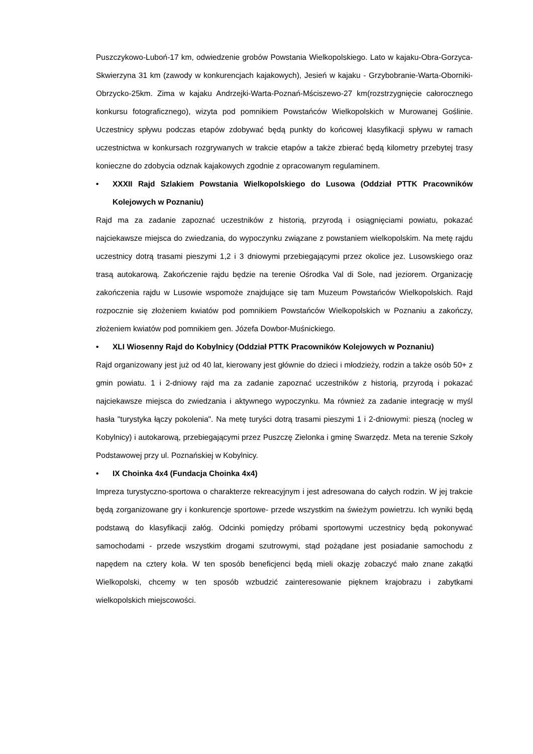Puszczykowo-Luboń-17 km, odwiedzenie grobów Powstania Wielkopolskiego. Lato w kajaku-Obra-Gorzyca-Skwierzyna 31 km (zawody w konkurencjach kajakowych), Jesień w kajaku - Grzybobranie-Warta-Oborniki-Obrzycko-25km. Zima w kajaku Andrzejki-Warta-Poznań-Mściszewo-27 km(rozstrzygnięcie całorocznego konkursu fotograficznego), wizyta pod pomnikiem Powstańców Wielkopolskich w Murowanej Goślinie. Uczestnicy spływu podczas etapów zdobywać będą punkty do końcowej klasyfikacji spływu w ramach uczestnictwa w konkursach rozgrywanych w trakcie etapów a także zbierać będą kilometry przebytej trasy konieczne do zdobycia odznak kajakowych zgodnie z opracowanym regulaminem.
• XXXII Rajd Szlakiem Powstania Wielkopolskiego do Lusowa (Oddział PTTK Pracowników Kolejowych w Poznaniu)
Rajd ma za zadanie zapoznać uczestników z historią, przyrodą i osiągnięciami powiatu, pokazać najciekawsze miejsca do zwiedzania, do wypoczynku związane z powstaniem wielkopolskim. Na metę rajdu uczestnicy dotrą trasami pieszymi 1,2 i 3 dniowymi przebiegającymi przez okolice jez. Lusowskiego oraz trasą autokarową. Zakończenie rajdu będzie na terenie Ośrodka Val di Sole, nad jeziorem. Organizację zakończenia rajdu w Lusowie wspomoże znajdujące się tam Muzeum Powstańców Wielkopolskich. Rajd rozpocznie się złożeniem kwiatów pod pomnikiem Powstańców Wielkopolskich w Poznaniu a zakończy, złożeniem kwiatów pod pomnikiem gen. Józefa Dowbor-Muśnickiego.
• XLI Wiosenny Rajd do Kobylnicy (Oddział PTTK Pracowników Kolejowych w Poznaniu)
Rajd organizowany jest już od 40 lat, kierowany jest głównie do dzieci i młodzieży, rodzin a także osób 50+ z gmin powiatu. 1 i 2-dniowy rajd ma za zadanie zapoznać uczestników z historią, przyrodą i pokazać najciekawsze miejsca do zwiedzania i aktywnego wypoczynku. Ma również za zadanie integrację w myśl hasła "turystyka łączy pokolenia". Na metę turyści dotrą trasami pieszymi 1 i 2-dniowymi: pieszą (nocleg w Kobylnicy) i autokarową, przebiegającymi przez Puszczę Zielonka i gminę Swarzędz. Meta na terenie Szkoły Podstawowej przy ul. Poznańskiej w Kobylnicy.
• IX Choinka 4x4 (Fundacja Choinka 4x4)
Impreza turystyczno-sportowa o charakterze rekreacyjnym i jest adresowana do całych rodzin. W jej trakcie będą zorganizowane gry i konkurencje sportowe- przede wszystkim na świeżym powietrzu. Ich wyniki będą podstawą do klasyfikacji załóg. Odcinki pomiędzy próbami sportowymi uczestnicy będą pokonywać samochodami - przede wszystkim drogami szutrowymi, stąd pożądane jest posiadanie samochodu z napędem na cztery koła. W ten sposób beneficjenci będą mieli okazję zobaczyć mało znane zakątki Wielkopolski, chcemy w ten sposób wzbudzić zainteresowanie pięknem krajobrazu i zabytkami wielkopolskich miejscowości.